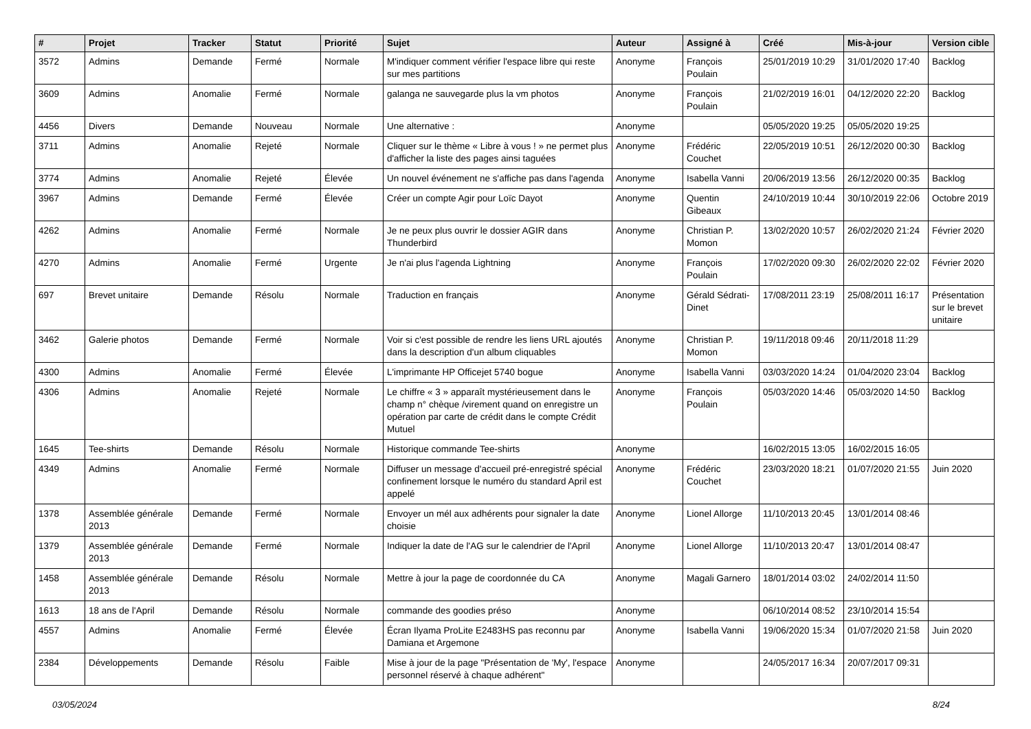| # | Projet | Tracker | Statut | Priorité | Sujet | Auteur | Assigné à | Créé | Mis-à-jour | Version cible |
| --- | --- | --- | --- | --- | --- | --- | --- | --- | --- | --- |
| 3572 | Admins | Demande | Fermé | Normale | M'indiquer comment vérifier l'espace libre qui reste sur mes partitions | Anonyme | François Poulain | 25/01/2019 10:29 | 31/01/2020 17:40 | Backlog |
| 3609 | Admins | Anomalie | Fermé | Normale | galanga ne sauvegarde plus la vm photos | Anonyme | François Poulain | 21/02/2019 16:01 | 04/12/2020 22:20 | Backlog |
| 4456 | Divers | Demande | Nouveau | Normale | Une alternative : | Anonyme | | 05/05/2020 19:25 | 05/05/2020 19:25 | |
| 3711 | Admins | Anomalie | Rejeté | Normale | Cliquer sur le thème « Libre à vous ! » ne permet plus d'afficher la liste des pages ainsi taguées | Anonyme | Frédéric Couchet | 22/05/2019 10:51 | 26/12/2020 00:30 | Backlog |
| 3774 | Admins | Anomalie | Rejeté | Élevée | Un nouvel événement ne s'affiche pas dans l'agenda | Anonyme | Isabella Vanni | 20/06/2019 13:56 | 26/12/2020 00:35 | Backlog |
| 3967 | Admins | Demande | Fermé | Élevée | Créer un compte Agir pour Loïc Dayot | Anonyme | Quentin Gibeaux | 24/10/2019 10:44 | 30/10/2019 22:06 | Octobre 2019 |
| 4262 | Admins | Anomalie | Fermé | Normale | Je ne peux plus ouvrir le dossier AGIR dans Thunderbird | Anonyme | Christian P. Momon | 13/02/2020 10:57 | 26/02/2020 21:24 | Février 2020 |
| 4270 | Admins | Anomalie | Fermé | Urgente | Je n'ai plus l'agenda Lightning | Anonyme | François Poulain | 17/02/2020 09:30 | 26/02/2020 22:02 | Février 2020 |
| 697 | Brevet unitaire | Demande | Résolu | Normale | Traduction en français | Anonyme | Gérald Sédrati-Dinet | 17/08/2011 23:19 | 25/08/2011 16:17 | Présentation sur le brevet unitaire |
| 3462 | Galerie photos | Demande | Fermé | Normale | Voir si c'est possible de rendre les liens URL ajoutés dans la description d'un album cliquables | Anonyme | Christian P. Momon | 19/11/2018 09:46 | 20/11/2018 11:29 | |
| 4300 | Admins | Anomalie | Fermé | Élevée | L'imprimante HP Officejet 5740 bogue | Anonyme | Isabella Vanni | 03/03/2020 14:24 | 01/04/2020 23:04 | Backlog |
| 4306 | Admins | Anomalie | Rejeté | Normale | Le chiffre « 3 » apparaît mystérieusement dans le champ n° chèque /virement quand on enregistre un opération par carte de crédit dans le compte Crédit Mutuel | Anonyme | François Poulain | 05/03/2020 14:46 | 05/03/2020 14:50 | Backlog |
| 1645 | Tee-shirts | Demande | Résolu | Normale | Historique commande Tee-shirts | Anonyme | | 16/02/2015 13:05 | 16/02/2015 16:05 | |
| 4349 | Admins | Anomalie | Fermé | Normale | Diffuser un message d'accueil pré-enregistré spécial confinement lorsque le numéro du standard April est appelé | Anonyme | Frédéric Couchet | 23/03/2020 18:21 | 01/07/2020 21:55 | Juin 2020 |
| 1378 | Assemblée générale 2013 | Demande | Fermé | Normale | Envoyer un mél aux adhérents pour signaler la date choisie | Anonyme | Lionel Allorge | 11/10/2013 20:45 | 13/01/2014 08:46 | |
| 1379 | Assemblée générale 2013 | Demande | Fermé | Normale | Indiquer la date de l'AG sur le calendrier de l'April | Anonyme | Lionel Allorge | 11/10/2013 20:47 | 13/01/2014 08:47 | |
| 1458 | Assemblée générale 2013 | Demande | Résolu | Normale | Mettre à jour la page de coordonnée du CA | Anonyme | Magali Garnero | 18/01/2014 03:02 | 24/02/2014 11:50 | |
| 1613 | 18 ans de l'April | Demande | Résolu | Normale | commande des goodies préso | Anonyme | | 06/10/2014 08:52 | 23/10/2014 15:54 | |
| 4557 | Admins | Anomalie | Fermé | Élevée | Écran Ilyama ProLite E2483HS pas reconnu par Damiana et Argemone | Anonyme | Isabella Vanni | 19/06/2020 15:34 | 01/07/2020 21:58 | Juin 2020 |
| 2384 | Développements | Demande | Résolu | Faible | Mise à jour de la page "Présentation de 'My', l'espace personnel réservé à chaque adhérent" | Anonyme | | 24/05/2017 16:34 | 20/07/2017 09:31 | |
03/05/2024 8/24